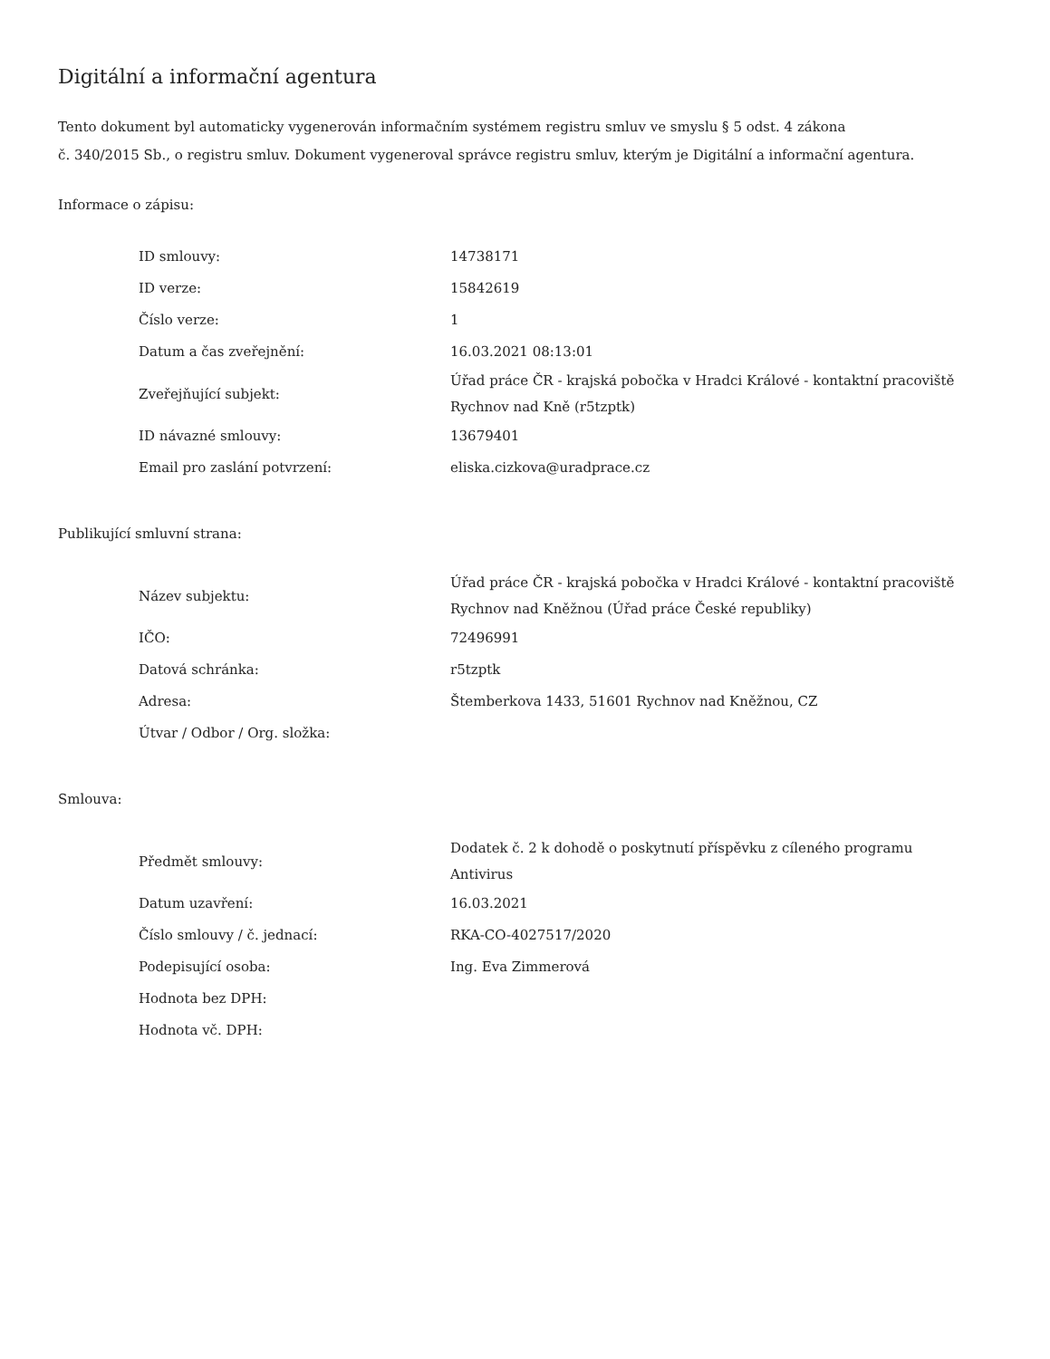Digitální a informační agentura
Tento dokument byl automaticky vygenerován informačním systémem registru smluv ve smyslu § 5 odst. 4 zákona
č. 340/2015 Sb., o registru smluv. Dokument vygeneroval správce registru smluv, kterým je Digitální a informační agentura.
Informace o zápisu:
| ID smlouvy: | 14738171 |
| ID verze: | 15842619 |
| Číslo verze: | 1 |
| Datum a čas zveřejnění: | 16.03.2021 08:13:01 |
| Zveřejňující subjekt: | Úřad práce ČR - krajská pobočka v Hradci Králové - kontaktní pracoviště Rychnov nad Kně (r5tzptk) |
| ID návazné smlouvy: | 13679401 |
| Email pro zaslání potvrzení: | eliska.cizkova@uradprace.cz |
Publikující smluvní strana:
| Název subjektu: | Úřad práce ČR - krajská pobočka v Hradci Králové - kontaktní pracoviště Rychnov nad Kněžnou (Úřad práce České republiky) |
| IČO: | 72496991 |
| Datová schránka: | r5tzptk |
| Adresa: | Štemberkova 1433, 51601 Rychnov nad Kněžnou, CZ |
| Útvar / Odbor / Org. složka: | |
Smlouva:
| Předmět smlouvy: | Dodatek č. 2 k dohodě o poskytnutí příspěvku z cíleného programu Antivirus |
| Datum uzavření: | 16.03.2021 |
| Číslo smlouvy / č. jednací: | RKA-CO-4027517/2020 |
| Podepisující osoba: | Ing. Eva Zimmerová |
| Hodnota bez DPH: | |
| Hodnota vč. DPH: | |